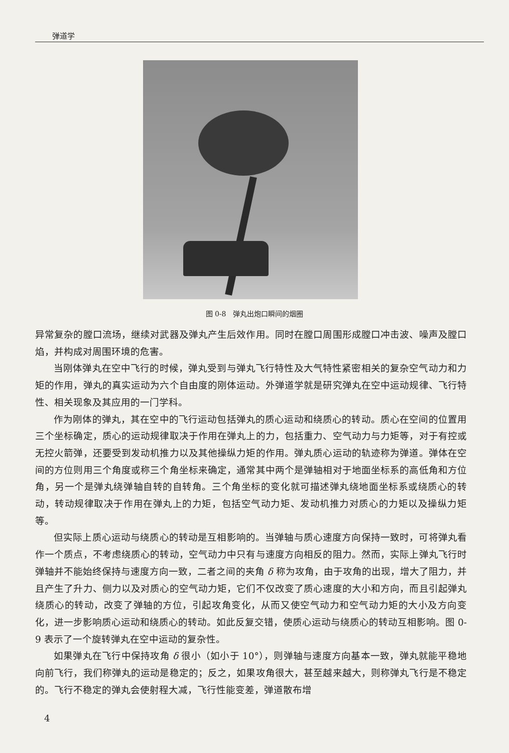弹道学
图 0-8　弹丸出炮口瞬间的烟圈
异常复杂的膛口流场，继续对武器及弹丸产生后效作用。同时在膛口周围形成膛口冲击波、噪声及膛口焰，并构成对周围环境的危害。
当刚体弹丸在空中飞行的时候，弹丸受到与弹丸飞行特性及大气特性紧密相关的复杂空气动力和力矩的作用，弹丸的真实运动为六个自由度的刚体运动。外弹道学就是研究弹丸在空中运动规律、飞行特性、相关现象及其应用的一门学科。
作为刚体的弹丸，其在空中的飞行运动包括弹丸的质心运动和绕质心的转动。质心在空间的位置用三个坐标确定，质心的运动规律取决于作用在弹丸上的力，包括重力、空气动力与力矩等，对于有控或无控火箭弹，还要受到发动机推力以及其他操纵力矩的作用。弹丸质心运动的轨迹称为弹道。弹体在空间的方位则用三个角度或称三个角坐标来确定，通常其中两个是弹轴相对于地面坐标系的高低角和方位角，另一个是弹丸绕弹轴自转的自转角。三个角坐标的变化就可描述弹丸绕地面坐标系或绕质心的转动，转动规律取决于作用在弹丸上的力矩，包括空气动力矩、发动机推力对质心的力矩以及操纵力矩等。
但实际上质心运动与绕质心的转动是互相影响的。当弹轴与质心速度方向保持一致时，可将弹丸看作一个质点，不考虑绕质心的转动，空气动力中只有与速度方向相反的阻力。然而，实际上弹丸飞行时弹轴并不能始终保持与速度方向一致，二者之间的夹角 δ 称为攻角，由于攻角的出现，增大了阻力，并且产生了升力、侧力以及对质心的空气动力矩，它们不仅改变了质心速度的大小和方向，而且引起弹丸绕质心的转动，改变了弹轴的方位，引起攻角变化，从而又使空气动力和空气动力矩的大小及方向变化，进一步影响质心运动和绕质心的转动。如此反复交错，使质心运动与绕质心的转动互相影响。图 0-9 表示了一个旋转弹丸在空中运动的复杂性。
如果弹丸在飞行中保持攻角 δ 很小（如小于 10°），则弹轴与速度方向基本一致，弹丸就能平稳地向前飞行，我们称弹丸的运动是稳定的；反之，如果攻角很大，甚至越来越大，则称弹丸飞行是不稳定的。飞行不稳定的弹丸会使射程大减，飞行性能变差，弹道散布增
4